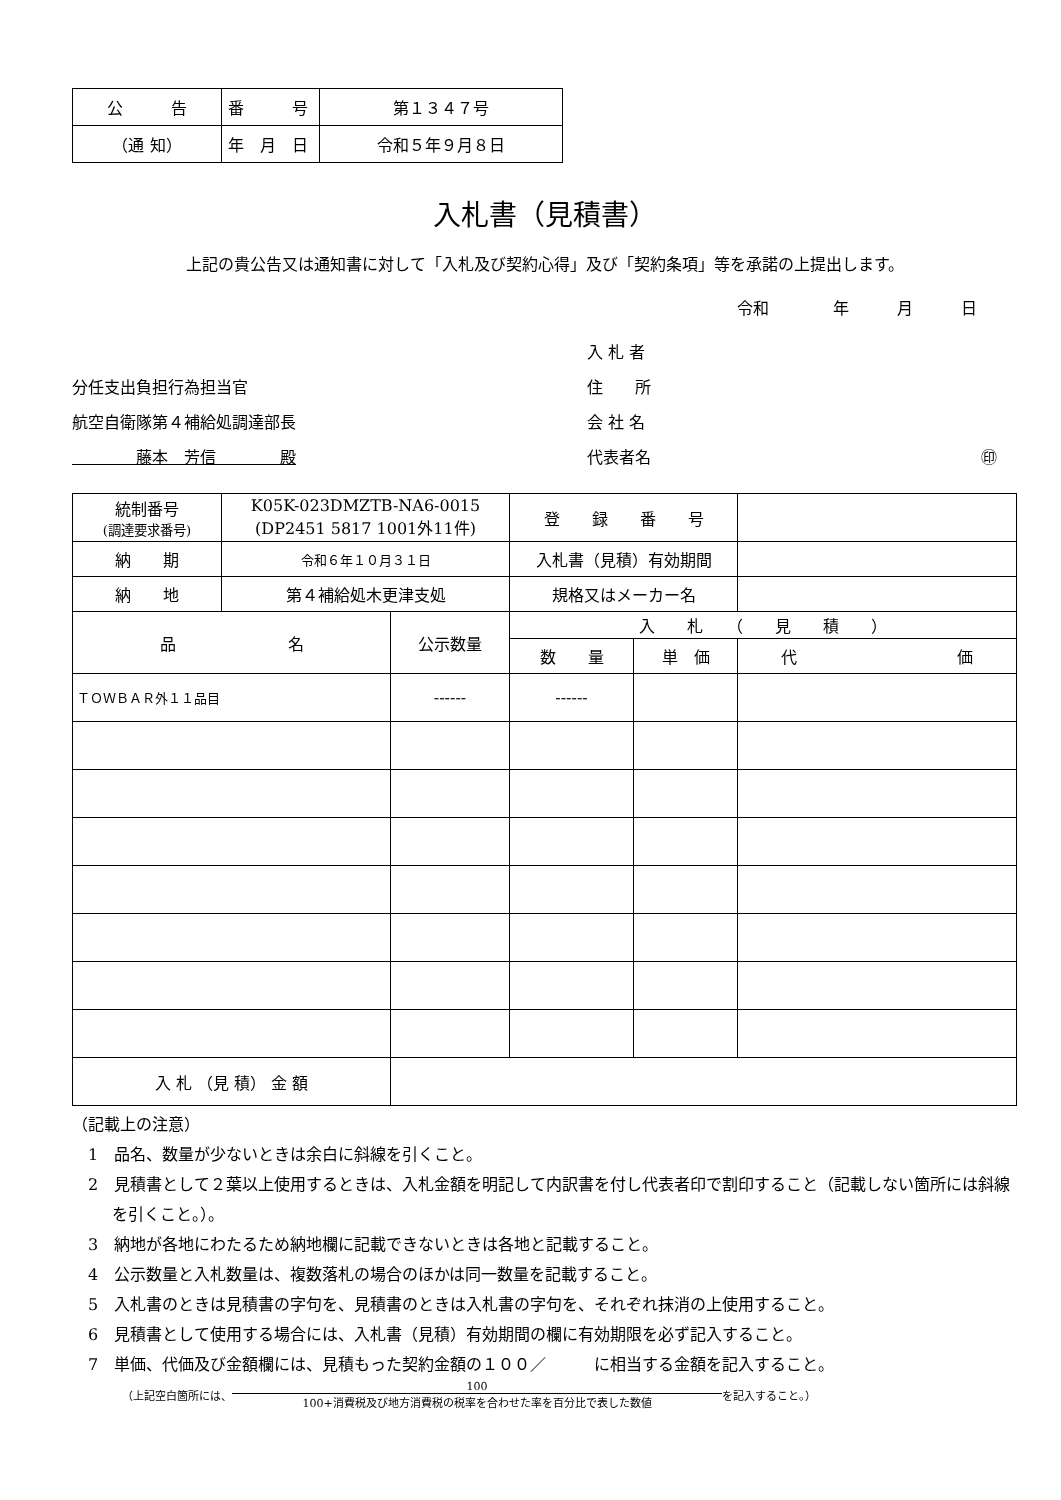| 公 告 | 番 号 | 第１３４７号 |
| （通 知） | 年 月 日 | 令和５年９月８日 |
入札書（見積書）
上記の貴公告又は通知書に対して「入札及び契約心得」及び「契約条項」等を承諾の上提出します。
令和　　　　年　　　月　　　日
分任支出負担行為担当官
航空自衛隊第４補給処調達部長
　　　　藤本　芳信　　　　殿
入 札 者
住　　所
会 社 名
代表者名 ㊞
| 統制番号 (調達要求番号) | K05K-023DMZTB-NA6-0015 (DP2451 5817 1001外11件) | | 登 録 番 号 | | |
| 納 期 | 令和６年１０月３１日 | | 入札書（見積）有効期間 | | |
| 納 地 | 第４補給処木更津支処 | | 規格又はメーカー名 | | |
| 品 名 | | 公示数量 | 入 札 （ 見 積 ） | | |
| | | | 数 量 | 単 価 | 代 価 |
| ＴＯＷＢＡＲ外１１品目 | | ------ | ------ | | |
| 入 札 （見 積） 金 額 | | | | | |
（記載上の注意）
1　品名、数量が少ないときは余白に斜線を引くこと。
2　見積書として２葉以上使用するときは、入札金額を明記して内訳書を付し代表者印で割印すること（記載しない箇所には斜線を引くこと。）。
3　納地が各地にわたるため納地欄に記載できないときは各地と記載すること。
4　公示数量と入札数量は、複数落札の場合のほかは同一数量を記載すること。
5　入札書のときは見積書の字句を、見積書のときは入札書の字句を、それぞれ抹消の上使用すること。
6　見積書として使用する場合には、入札書（見積）有効期間の欄に有効期限を必ず記入すること。
7　単価、代価及び金額欄には、見積もった契約金額の１００／　　　に相当する金額を記入すること。
（上記空白箇所には、 100 100+消費税及び地方消費税の税率を合わせた率を百分比で表した数値 を記入すること。）